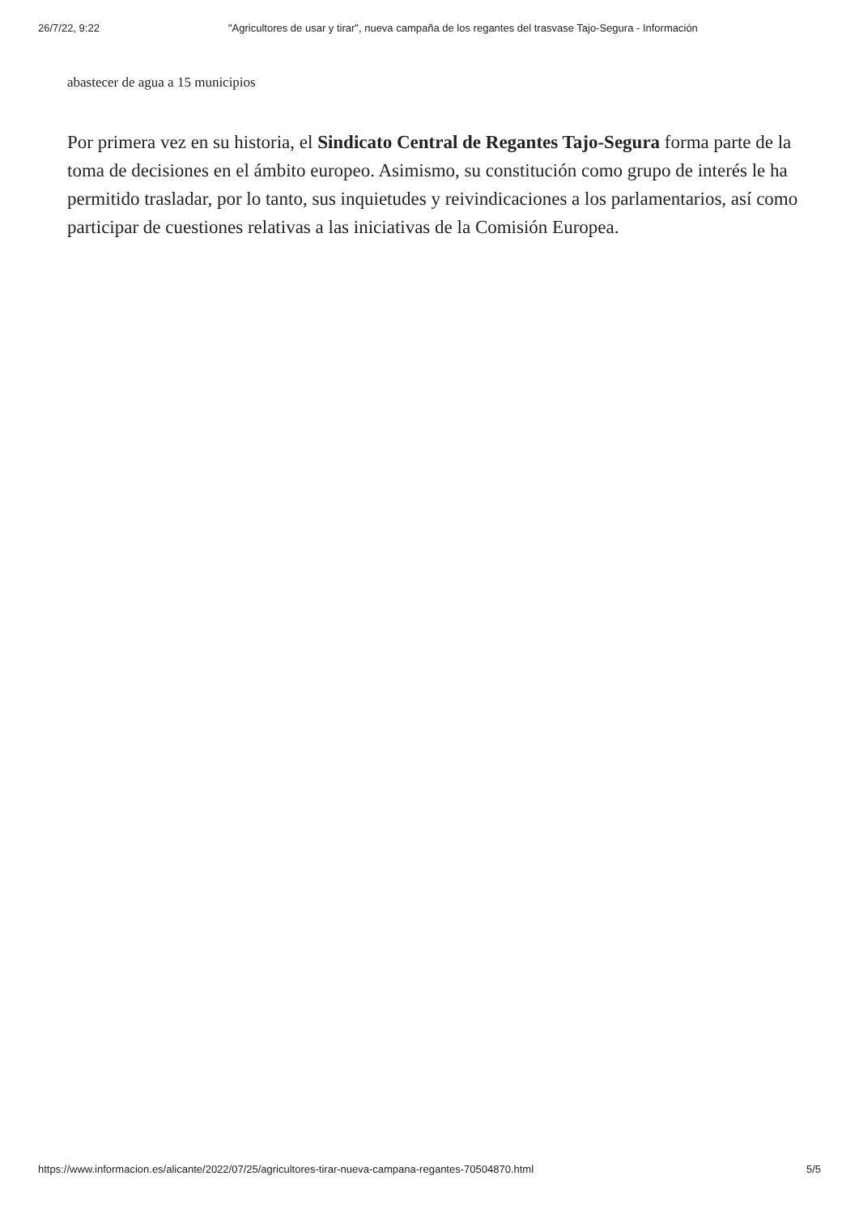26/7/22, 9:22 "Agricultores de usar y tirar", nueva campaña de los regantes del trasvase Tajo-Segura - Información
abastecer de agua a 15 municipios
Por primera vez en su historia, el Sindicato Central de Regantes Tajo-Segura forma parte de la toma de decisiones en el ámbito europeo. Asimismo, su constitución como grupo de interés le ha permitido trasladar, por lo tanto, sus inquietudes y reivindicaciones a los parlamentarios, así como participar de cuestiones relativas a las iniciativas de la Comisión Europea.
https://www.informacion.es/alicante/2022/07/25/agricultores-tirar-nueva-campana-regantes-70504870.html 5/5